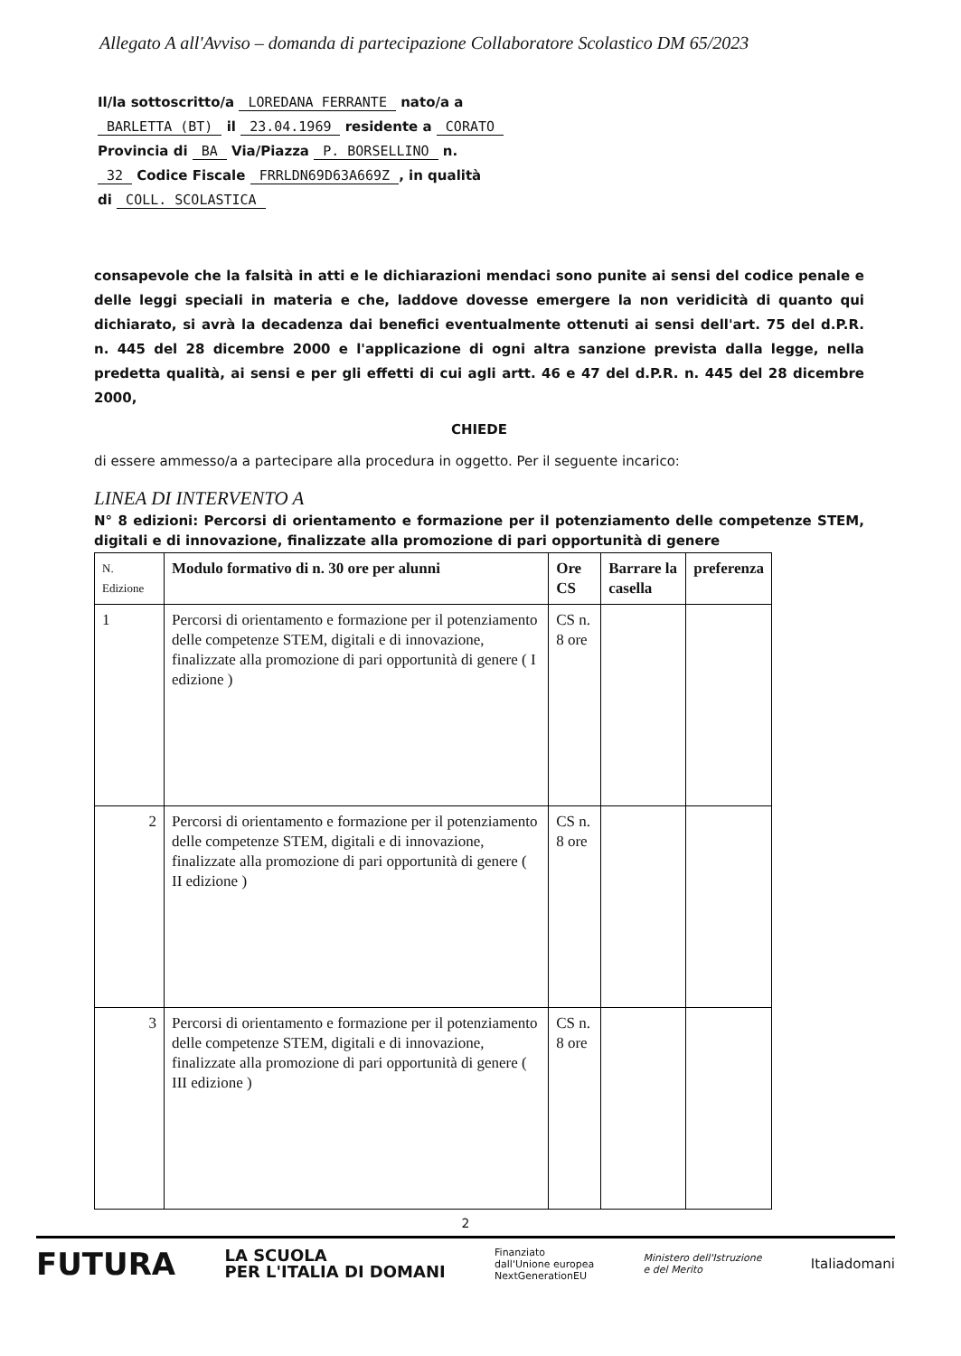Allegato A all'Avviso – domanda di partecipazione Collaboratore Scolastico DM 65/2023
Il/la sottoscritto/a LOREDANA FERRANTE nato/a a
BARLETTA (BT) il 23.04.1969 residente a CORATO
Provincia di BA Via/Piazza P. BORSELLINO n.
32 Codice Fiscale FRRLDN69D63A669Z, in qualità
di COLL. SCOLASTICA
consapevole che la falsità in atti e le dichiarazioni mendaci sono punite ai sensi del codice penale e delle leggi speciali in materia e che, laddove dovesse emergere la non veridicità di quanto qui dichiarato, si avrà la decadenza dai benefici eventualmente ottenuti ai sensi dell'art. 75 del d.P.R. n. 445 del 28 dicembre 2000 e l'applicazione di ogni altra sanzione prevista dalla legge, nella predetta qualità, ai sensi e per gli effetti di cui agli artt. 46 e 47 del d.P.R. n. 445 del 28 dicembre 2000,
CHIEDE
di essere ammesso/a a partecipare alla procedura in oggetto. Per il seguente incarico:
LINEA DI INTERVENTO A
N° 8 edizioni: Percorsi di orientamento e formazione per il potenziamento delle competenze STEM, digitali e di innovazione, finalizzate alla promozione di pari opportunità di genere
| N. Edizione | Modulo formativo di n. 30 ore per alunni | Ore CS | Barrare la casella | preferenza |
| --- | --- | --- | --- | --- |
| 1 | Percorsi di orientamento e formazione per il potenziamento delle competenze STEM, digitali e di innovazione, finalizzate alla promozione di pari opportunità di genere ( I edizione ) | CS n. 8 ore | | |
| 2 | Percorsi di orientamento e formazione per il potenziamento delle competenze STEM, digitali e di innovazione, finalizzate alla promozione di pari opportunità di genere ( II edizione ) | CS n. 8 ore | | |
| 3 | Percorsi di orientamento e formazione per il potenziamento delle competenze STEM, digitali e di innovazione, finalizzate alla promozione di pari opportunità di genere ( III edizione ) | CS n. 8 ore | | |
2
FUTURA LA SCUOLA
PER L'ITALIA DI DOMANI Finanziato
dall'Unione europea
NextGenerationEU Ministero dell'Istruzione
e del Merito Italiadomani